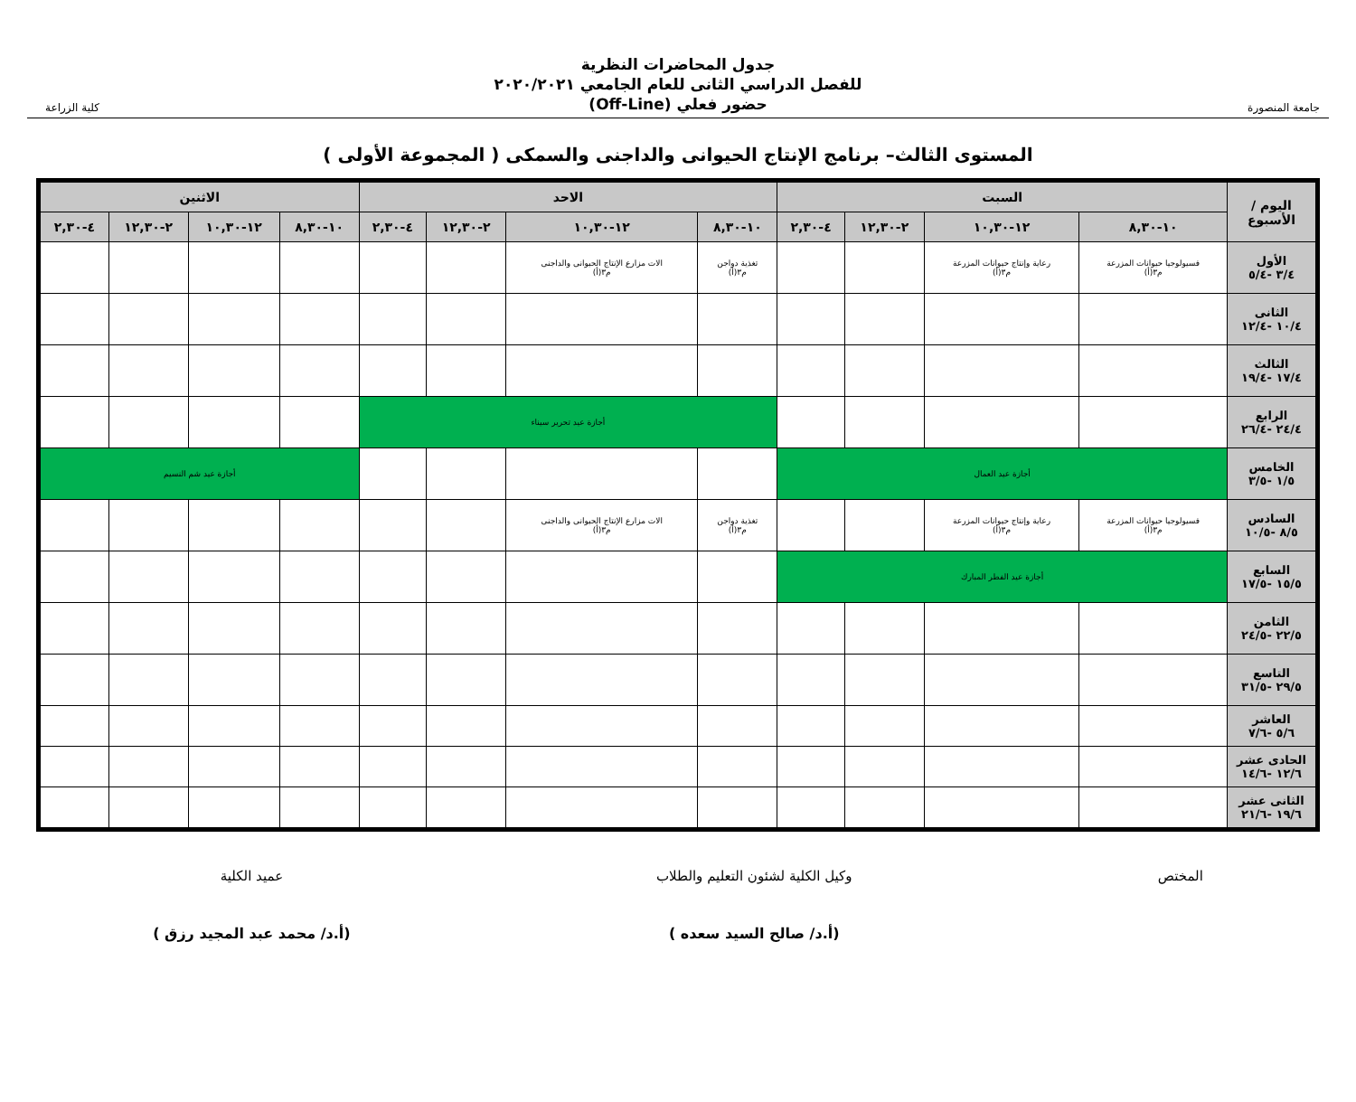جامعة المنصورة
جدول المحاضرات النظرية
للفصل الدراسي الثانى للعام الجامعي ٢٠٢٠/٢٠٢١
حضور فعلي (Off-Line)
كلية الزراعة
المستوى الثالث– برنامج الإنتاج الحيوانى والداجنى والسمكى ( المجموعة الأولى )
| اليوم / الأسبوع | السبت | | | | الاحد | | | | الاثنين | | | |
| --- | --- | --- | --- | --- | --- | --- | --- | --- | --- | --- | --- | --- |
| | ١٠-٨,٣٠ | ١٢-١٠,٣٠ | ٢-١٢,٣٠ | ٤-٢,٣٠ | ١٠-٨,٣٠ | ١٢-١٠,٣٠ | ٢-١٢,٣٠ | ٤-٢,٣٠ | ١٠-٨,٣٠ | ١٢-١٠,٣٠ | ٢-١٢,٣٠ | ٤-٢,٣٠ |
| الأول ٣/٤ -٥/٤ | فسيولوجيا حيوانات المزرعة م٣(أ) | رعاية وإنتاج حيوانات المزرعة م٣(أ) | | | تغذية دواجن م٣(أ) | الات مزارع الإنتاج الحيوانى والداجنى م٣(أ) | | | | | | |
| الثانى ١٠/٤ -١٢/٤ | | | | | | | | | | | | |
| الثالث ١٧/٤ -١٩/٤ | | | | | | | | | | | | |
| الرابع ٢٤/٤ -٢٦/٤ | | | | | أجازة عيد تحرير سيناء | | | | | | | |
| الخامس ١/٥ -٣/٥ | أجازة عيد العمال | | | | | | | | أجازة عيد شم النسيم | | | |
| السادس ٨/٥ -١٠/٥ | فسيولوجيا حيوانات المزرعة م٣(أ) | رعاية وإنتاج حيوانات المزرعة م٣(أ) | | | تغذية دواجن م٣(أ) | الات مزارع الإنتاج الحيوانى والداجنى م٣(أ) | | | | | | |
| السابع ١٥/٥ -١٧/٥ | أجازة عيد الفطر المبارك | | | | | | | | | | | |
| الثامن ٢٢/٥ -٢٤/٥ | | | | | | | | | | | | |
| التاسع ٢٩/٥ -٣١/٥ | | | | | | | | | | | | |
| العاشر ٥/٦ -٧/٦ | | | | | | | | | | | | |
| الحادى عشر ١٢/٦ -١٤/٦ | | | | | | | | | | | | |
| الثانى عشر ١٩/٦ -٢١/٦ | | | | | | | | | | | | |
المختص وكيل الكلية لشئون التعليم والطلاب
(أ.د/ صالح السيد سعده )
عميد الكلية
(أ.د/ محمد عبد المجيد رزق )